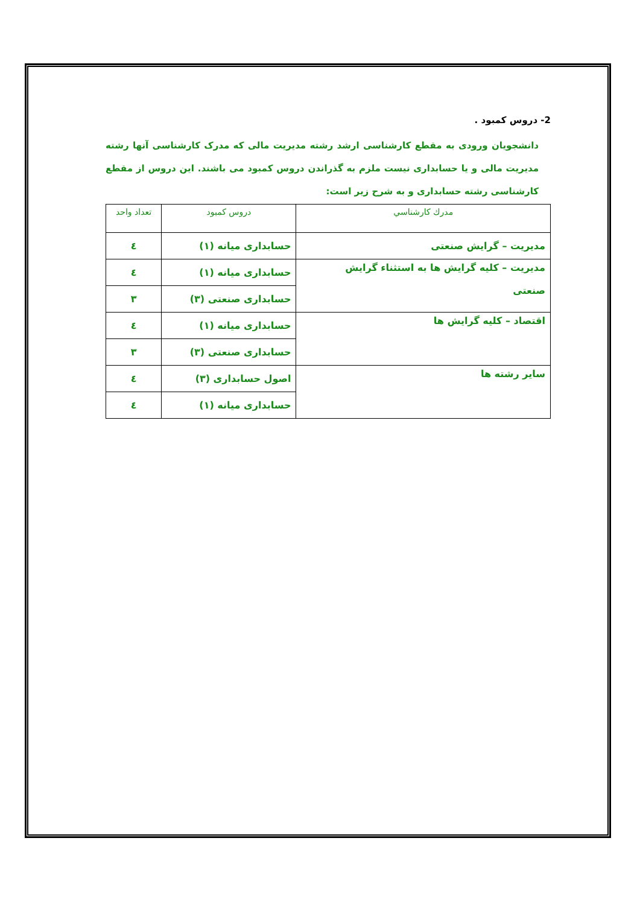2- دروس کمبود .
دانشجویان ورودی به مقطع کارشناسی ارشد رشته مدیریت مالی که مدرک کارشناسی آنها رشته مدیریت مالی و یا حسابداری نیست ملزم به گذراندن دروس کمبود می باشند. این دروس از مقطع کارشناسی رشته حسابداری و به شرح زیر است:
| مدرك كارشناسي | دروس کمبود | تعداد واحد |
| --- | --- | --- |
| مدیریت – گرایش صنعتی | حسابداری میانه (۱) | ٤ |
| مدیریت – کلیه گرایش ها به استثناء گرایش صنعتی | حسابداری میانه (۱) | ٤ |
| | حسابداری صنعتی (۳) | ۳ |
| اقتصاد – کلیه گرایش ها | حسابداری میانه (۱) | ٤ |
| | حسابداری صنعتی (۳) | ۳ |
| سایر رشته ها | اصول حسابداری (۳) | ٤ |
| | حسابداری میانه (۱) | ٤ |